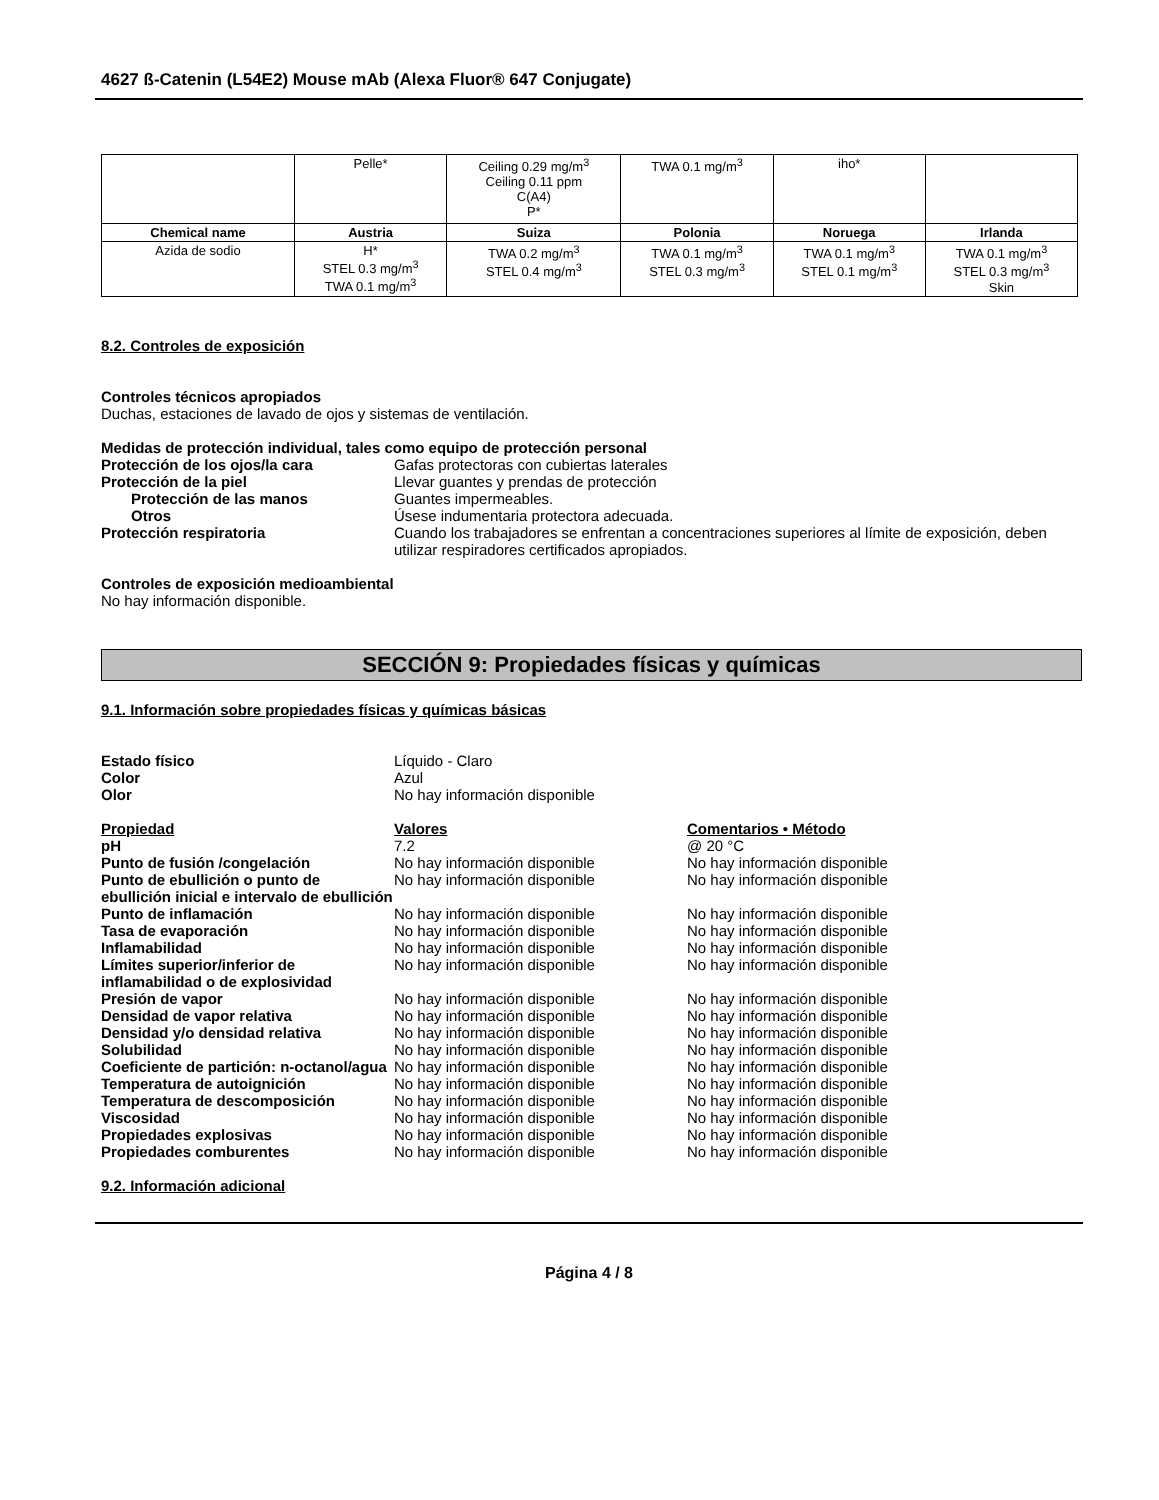4627 ß-Catenin (L54E2) Mouse mAb (Alexa Fluor® 647 Conjugate)
| | Pelle* | Ceiling 0.29 mg/m<sup>3</sup> Ceiling 0.11 ppm C(A4) P* | TWA 0.1 mg/m<sup>3</sup> | iho* | |
| Chemical name | Austria | Suiza | Polonia | Noruega | Irlanda |
| Azida de sodio | H* STEL 0.3 mg/m<sup>3</sup> TWA 0.1 mg/m<sup>3</sup> | TWA 0.2 mg/m<sup>3</sup> STEL 0.4 mg/m<sup>3</sup> | TWA 0.1 mg/m<sup>3</sup> STEL 0.3 mg/m<sup>3</sup> | TWA 0.1 mg/m<sup>3</sup> STEL 0.1 mg/m<sup>3</sup> | TWA 0.1 mg/m<sup>3</sup> STEL 0.3 mg/m<sup>3</sup> Skin |
8.2. Controles de exposición
Controles técnicos apropiados
Duchas, estaciones de lavado de ojos y sistemas de ventilación.
Medidas de protección individual, tales como equipo de protección personal
Protección de los ojos/la cara Gafas protectoras con cubiertas laterales
Protección de la piel Llevar guantes y prendas de protección
Protección de las manos Guantes impermeables.
Otros Úsese indumentaria protectora adecuada.
Protección respiratoria Cuando los trabajadores se enfrentan a concentraciones superiores al límite de exposición, deben utilizar respiradores certificados apropiados.
Controles de exposición medioambiental
No hay información disponible.
SECCIÓN 9: Propiedades físicas y químicas
9.1. Información sobre propiedades físicas y químicas básicas
Estado físico Líquido - Claro
Color Azul
Olor No hay información disponible
Propiedad Valores Comentarios • Método
pH 7.2 @ 20 °C
Punto de fusión /congelación No hay información disponible No hay información disponible
Punto de ebullición o punto de ebullición inicial e intervalo de ebullición
No hay información disponible No hay información disponible
Punto de inflamación No hay información disponible No hay información disponible
Tasa de evaporación No hay información disponible No hay información disponible
Inflamabilidad No hay información disponible No hay información disponible
Límites superior/inferior de inflamabilidad o de explosividad
No hay información disponible No hay información disponible
Presión de vapor No hay información disponible No hay información disponible
Densidad de vapor relativa No hay información disponible No hay información disponible
Densidad y/o densidad relativa No hay información disponible No hay información disponible
Solubilidad No hay información disponible No hay información disponible
Coeficiente de partición: n-octanol/agua
No hay información disponible No hay información disponible
Temperatura de autoignición No hay información disponible No hay información disponible
Temperatura de descomposición No hay información disponible No hay información disponible
Viscosidad No hay información disponible No hay información disponible
Propiedades explosivas No hay información disponible No hay información disponible
Propiedades comburentes No hay información disponible No hay información disponible
9.2. Información adicional
Página 4 / 8